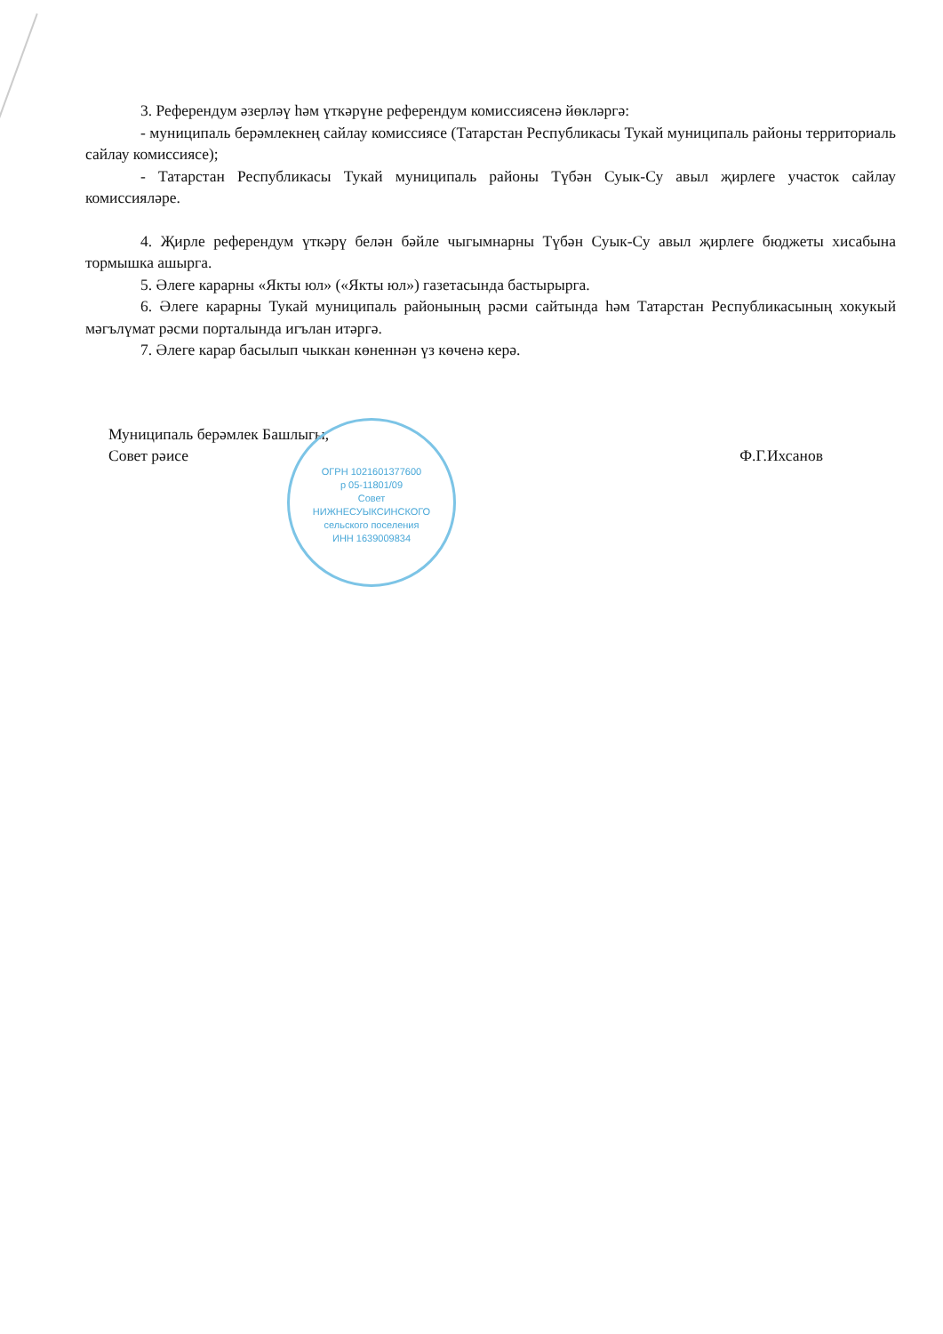3. Референдум әзерләү һәм үткәрүне референдум комиссиясенә йөкләргә:
- муниципаль берәмлекнең сайлау комиссиясе (Татарстан Республикасы Тукай муниципаль районы территориаль сайлау комиссиясе);
- Татарстан Республикасы Тукай муниципаль районы Түбән Суык-Су авыл җирлеге участок сайлау комиссияләре.
4. Җирле референдум үткәрү белән бәйле чыгымнарны Түбән Суык-Су авыл җирлеге бюджеты хисабына тормышка ашырга.
5. Әлеге карарны «Якты юл» («Якты юл») газетасында бастырырга.
6. Әлеге карарны Тукай муниципаль районының рәсми сайтында һәм Татарстан Республикасының хокукый мәгълүмат рәсми порталында игълан итәргә.
7. Әлеге карар басылып чыккан көненнән үз көченә керә.
Муниципаль берәмлек Башлыгы,
Совет рәисе
Ф.Г.Ихсанов
ОГРН 1021601377600
р 05-11801/09
Совет
НИЖНЕСУЫКСИНСКОГО
сельского поселения
ИНН 1639009834